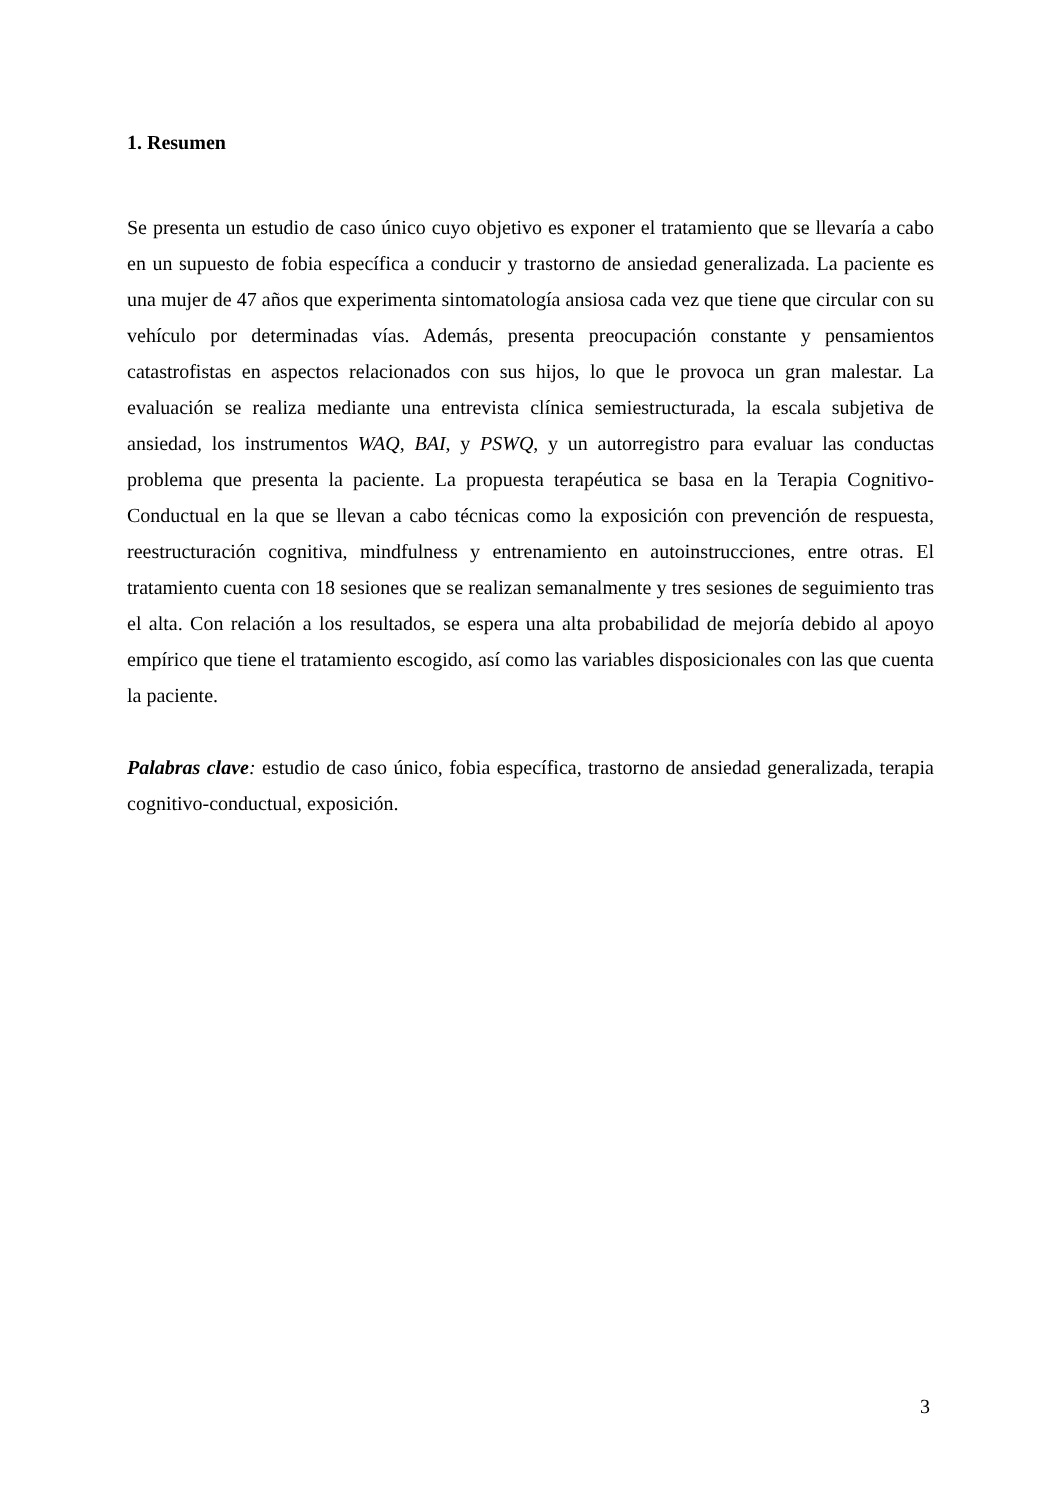1. Resumen
Se presenta un estudio de caso único cuyo objetivo es exponer el tratamiento que se llevaría a cabo en un supuesto de fobia específica a conducir y trastorno de ansiedad generalizada. La paciente es una mujer de 47 años que experimenta sintomatología ansiosa cada vez que tiene que circular con su vehículo por determinadas vías. Además, presenta preocupación constante y pensamientos catastrofistas en aspectos relacionados con sus hijos, lo que le provoca un gran malestar. La evaluación se realiza mediante una entrevista clínica semiestructurada, la escala subjetiva de ansiedad, los instrumentos WAQ, BAI, y PSWQ, y un autorregistro para evaluar las conductas problema que presenta la paciente. La propuesta terapéutica se basa en la Terapia Cognitivo-Conductual en la que se llevan a cabo técnicas como la exposición con prevención de respuesta, reestructuración cognitiva, mindfulness y entrenamiento en autoinstrucciones, entre otras. El tratamiento cuenta con 18 sesiones que se realizan semanalmente y tres sesiones de seguimiento tras el alta. Con relación a los resultados, se espera una alta probabilidad de mejoría debido al apoyo empírico que tiene el tratamiento escogido, así como las variables disposicionales con las que cuenta la paciente.
Palabras clave: estudio de caso único, fobia específica, trastorno de ansiedad generalizada, terapia cognitivo-conductual, exposición.
3